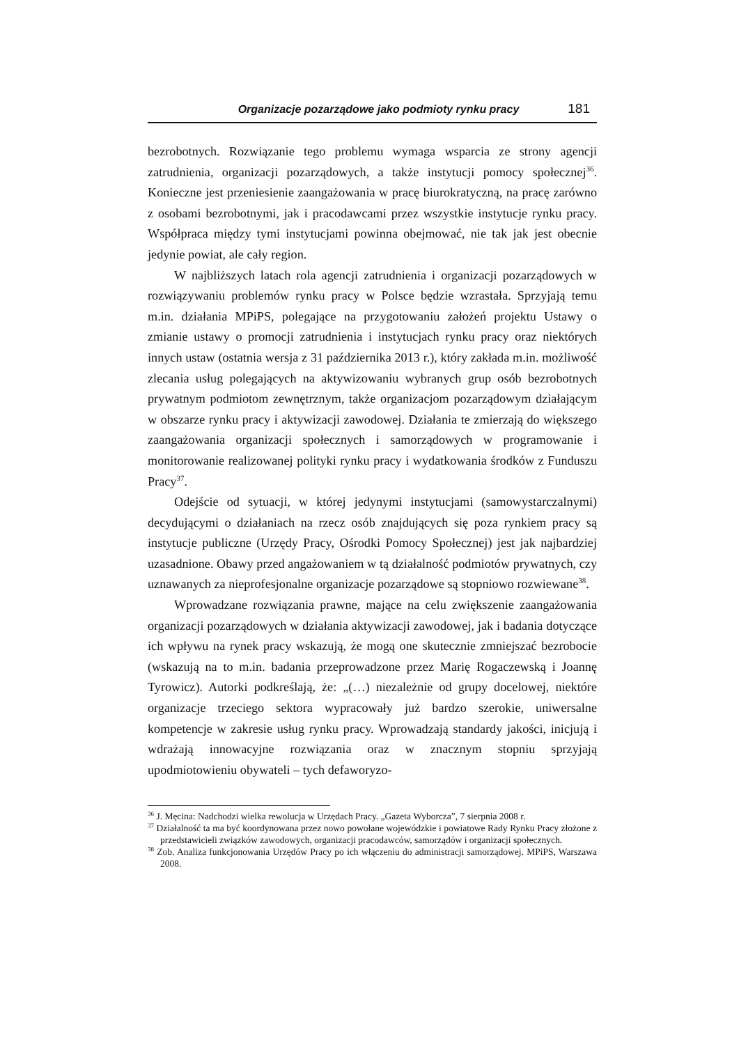Organizacje pozarządowe jako podmioty rynku pracy 181
bezrobotnych. Rozwiązanie tego problemu wymaga wsparcia ze strony agencji zatrudnienia, organizacji pozarządowych, a także instytucji pomocy społecznej<sup>36</sup>. Konieczne jest przeniesienie zaangażowania w pracę biurokratyczną, na pracę zarówno z osobami bezrobotnymi, jak i pracodawcami przez wszystkie instytucje rynku pracy. Współpraca między tymi instytucjami powinna obejmować, nie tak jak jest obecnie jedynie powiat, ale cały region.
W najbliższych latach rola agencji zatrudnienia i organizacji pozarządowych w rozwiązywaniu problemów rynku pracy w Polsce będzie wzrastała. Sprzyjają temu m.in. działania MPiPS, polegające na przygotowaniu założeń projektu Ustawy o zmianie ustawy o promocji zatrudnienia i instytucjach rynku pracy oraz niektórych innych ustaw (ostatnia wersja z 31 października 2013 r.), który zakłada m.in. możliwość zlecania usług polegających na aktywizowaniu wybranych grup osób bezrobotnych prywatnym podmiotom zewnętrznym, także organizacjom pozarządowym działającym w obszarze rynku pracy i aktywizacji zawodowej. Działania te zmierzają do większego zaangażowania organizacji społecznych i samorządowych w programowanie i monitorowanie realizowanej polityki rynku pracy i wydatkowania środków z Funduszu Pracy<sup>37</sup>.
Odejście od sytuacji, w której jedynymi instytucjami (samowystarczalnymi) decydującymi o działaniach na rzecz osób znajdujących się poza rynkiem pracy są instytucje publiczne (Urzędy Pracy, Ośrodki Pomocy Społecznej) jest jak najbardziej uzasadnione. Obawy przed angażowaniem w tą działalność podmiotów prywatnych, czy uznawanych za nieprofesjonalne organizacje pozarządowe są stopniowo rozwiewane<sup>38</sup>.
Wprowadzane rozwiązania prawne, mające na celu zwiększenie zaangażowania organizacji pozarządowych w działania aktywizacji zawodowej, jak i badania dotyczące ich wpływu na rynek pracy wskazują, że mogą one skutecznie zmniejszać bezrobocie (wskazują na to m.in. badania przeprowadzone przez Marię Rogaczewską i Joannę Tyrowicz). Autorki podkreślają, że: „(…) niezależnie od grupy docelowej, niektóre organizacje trzeciego sektora wypracowały już bardzo szerokie, uniwersalne kompetencje w zakresie usług rynku pracy. Wprowadzają standardy jakości, inicjują i wdrażają innowacyjne rozwiązania oraz w znacznym stopniu sprzyjają upodmiotowieniu obywateli – tych defaworyzo-
<sup>36</sup> J. Męcina: Nadchodzi wielka rewolucja w Urzędach Pracy. „Gazeta Wyborcza”, 7 sierpnia 2008 r.
<sup>37</sup> Działalność ta ma być koordynowana przez nowo powołane wojewódzkie i powiatowe Rady Rynku Pracy złożone z przedstawicieli związków zawodowych, organizacji pracodawców, samorządów i organizacji społecznych.
<sup>38</sup> Zob. Analiza funkcjonowania Urzędów Pracy po ich włączeniu do administracji samorządowej. MPiPS, Warszawa 2008.